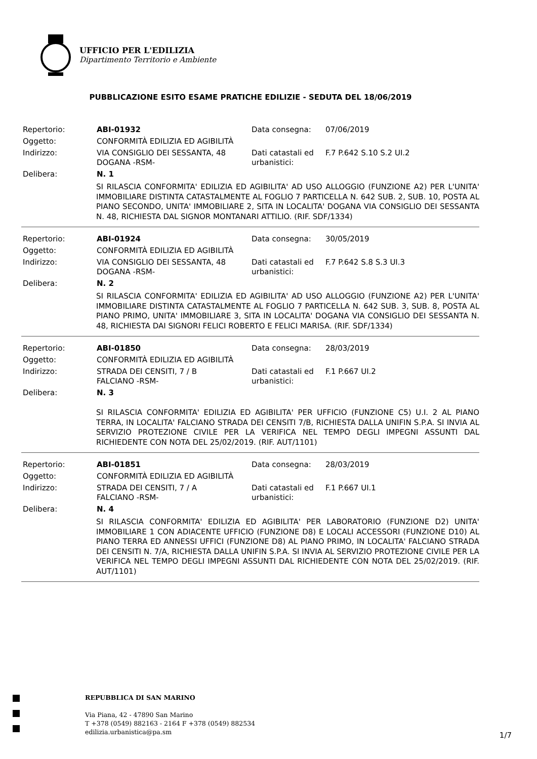UFFICIO PER L'EDILIZIA
Dipartimento Territorio e Ambiente
PUBBLICAZIONE ESITO ESAME PRATICHE EDILIZIE - SEDUTA DEL 18/06/2019
| Repertorio: | ABI-01932 | Data consegna: | 07/06/2019 |
| Oggetto: | CONFORMITÀ EDILIZIA ED AGIBILITÀ | | |
| Indirizzo: | VIA CONSIGLIO DEI SESSANTA, 48 DOGANA -RSM- | Dati catastali ed urbanistici: | F.7 P.642 S.10 S.2 UI.2 |
| Delibera: | N. 1 | | |
SI RILASCIA CONFORMITA' EDILIZIA ED AGIBILITA' AD USO ALLOGGIO (FUNZIONE A2) PER L'UNITA' IMMOBILIARE DISTINTA CATASTALMENTE AL FOGLIO 7 PARTICELLA N. 642 SUB. 2, SUB. 10, POSTA AL PIANO SECONDO, UNITA' IMMOBILIARE 2, SITA IN LOCALITA' DOGANA VIA CONSIGLIO DEI SESSANTA N. 48, RICHIESTA DAL SIGNOR MONTANARI ATTILIO. (RIF. SDF/1334)
| Repertorio: | ABI-01924 | Data consegna: | 30/05/2019 |
| Oggetto: | CONFORMITÀ EDILIZIA ED AGIBILITÀ | | |
| Indirizzo: | VIA CONSIGLIO DEI SESSANTA, 48 DOGANA -RSM- | Dati catastali ed urbanistici: | F.7 P.642 S.8 S.3 UI.3 |
| Delibera: | N. 2 | | |
SI RILASCIA CONFORMITA' EDILIZIA ED AGIBILITA' AD USO ALLOGGIO (FUNZIONE A2) PER L'UNITA' IMMOBILIARE DISTINTA CATASTALMENTE AL FOGLIO 7 PARTICELLA N. 642 SUB. 3, SUB. 8, POSTA AL PIANO PRIMO, UNITA' IMMOBILIARE 3, SITA IN LOCALITA' DOGANA VIA CONSIGLIO DEI SESSANTA N. 48, RICHIESTA DAI SIGNORI FELICI ROBERTO E FELICI MARISA. (RIF. SDF/1334)
| Repertorio: | ABI-01850 | Data consegna: | 28/03/2019 |
| Oggetto: | CONFORMITÀ EDILIZIA ED AGIBILITÀ | | |
| Indirizzo: | STRADA DEI CENSITI, 7 / B FALCIANO -RSM- | Dati catastali ed urbanistici: | F.1 P.667 UI.2 |
| Delibera: | N. 3 | | |
SI RILASCIA CONFORMITA' EDILIZIA ED AGIBILITA' PER UFFICIO (FUNZIONE C5) U.I. 2 AL PIANO TERRA, IN LOCALITA' FALCIANO STRADA DEI CENSITI 7/B, RICHIESTA DALLA UNIFIN S.P.A. SI INVIA AL SERVIZIO PROTEZIONE CIVILE PER LA VERIFICA NEL TEMPO DEGLI IMPEGNI ASSUNTI DAL RICHIEDENTE CON NOTA DEL 25/02/2019. (RIF. AUT/1101)
| Repertorio: | ABI-01851 | Data consegna: | 28/03/2019 |
| Oggetto: | CONFORMITÀ EDILIZIA ED AGIBILITÀ | | |
| Indirizzo: | STRADA DEI CENSITI, 7 / A FALCIANO -RSM- | Dati catastali ed urbanistici: | F.1 P.667 UI.1 |
| Delibera: | N. 4 | | |
SI RILASCIA CONFORMITA' EDILIZIA ED AGIBILITA' PER LABORATORIO (FUNZIONE D2) UNITA' IMMOBILIARE 1 CON ADIACENTE UFFICIO (FUNZIONE D8) E LOCALI ACCESSORI (FUNZIONE D10) AL PIANO TERRA ED ANNESSI UFFICI (FUNZIONE D8) AL PIANO PRIMO, IN LOCALITA' FALCIANO STRADA DEI CENSITI N. 7/A, RICHIESTA DALLA UNIFIN S.P.A. SI INVIA AL SERVIZIO PROTEZIONE CIVILE PER LA VERIFICA NEL TEMPO DEGLI IMPEGNI ASSUNTI DAL RICHIEDENTE CON NOTA DEL 25/02/2019. (RIF. AUT/1101)
REPUBBLICA DI SAN MARINO
Via Piana, 42 - 47890 San Marino
T +378 (0549) 882163 - 2164 F +378 (0549) 882534
edilizia.urbanistica@pa.sm
1/7